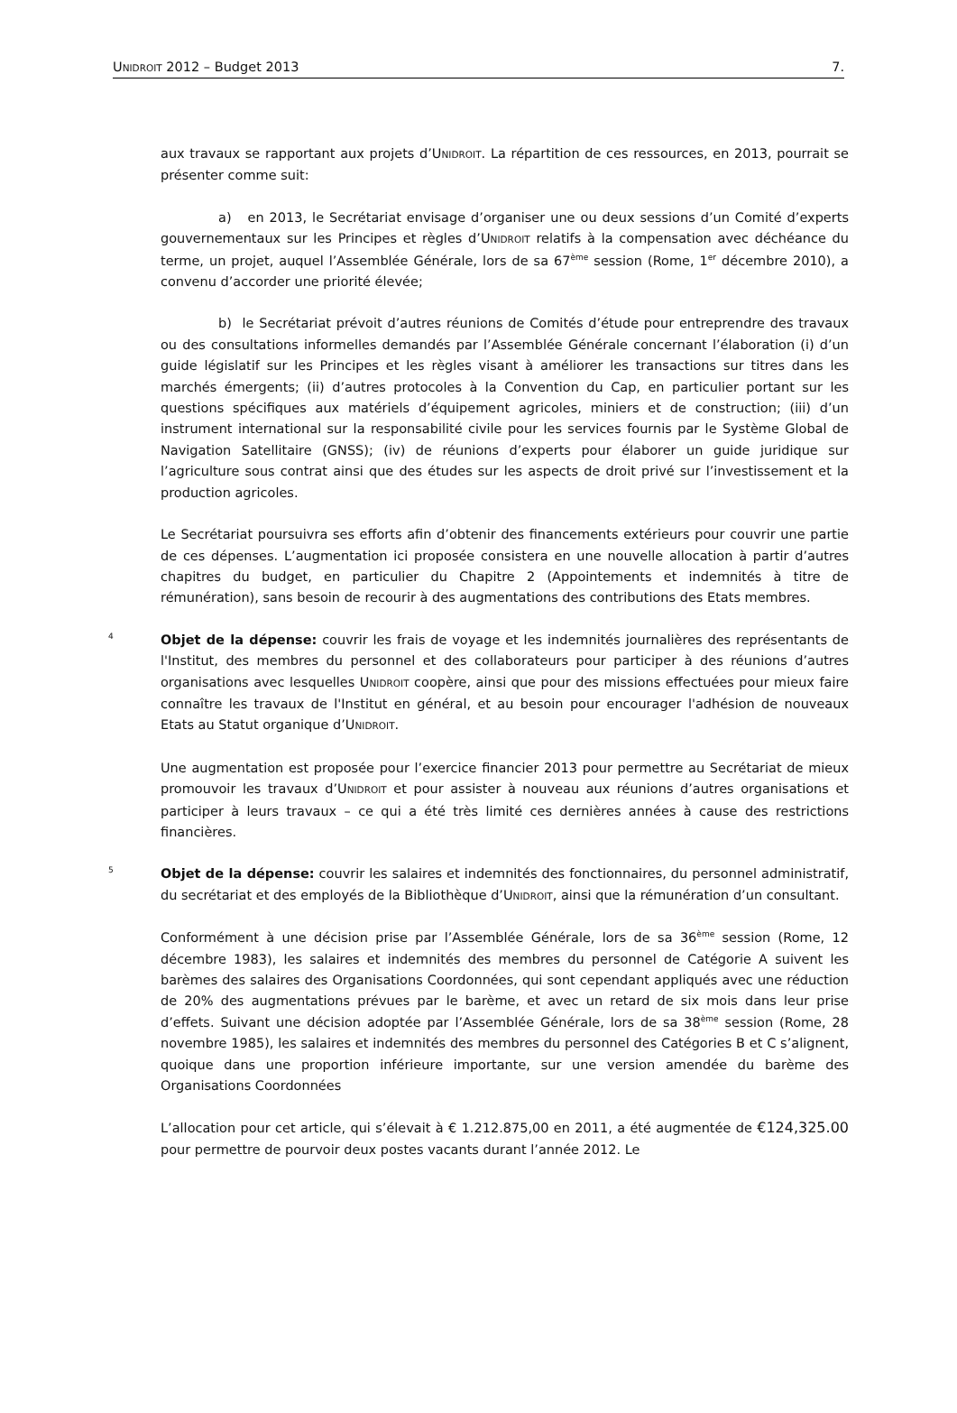UNIDROIT 2012 – Budget 2013 7.
aux travaux se rapportant aux projets d’UNIDROIT. La répartition de ces ressources, en 2013, pourrait se présenter comme suit:
a) en 2013, le Secrétariat envisage d’organiser une ou deux sessions d’un Comité d’experts gouvernementaux sur les Principes et règles d’UNIDROIT relatifs à la compensation avec déchéance du terme, un projet, auquel l’Assemblée Générale, lors de sa 67<sup>ème</sup> session (Rome, 1<sup>er</sup> décembre 2010), a convenu d’accorder une priorité élevée;
b) le Secrétariat prévoit d’autres réunions de Comités d’étude pour entreprendre des travaux ou des consultations informelles demandés par l’Assemblée Générale concernant l’élaboration (i) d’un guide législatif sur les Principes et les règles visant à améliorer les transactions sur titres dans les marchés émergents; (ii) d’autres protocoles à la Convention du Cap, en particulier portant sur les questions spécifiques aux matériels d’équipement agricoles, miniers et de construction; (iii) d’un instrument international sur la responsabilité civile pour les services fournis par le Système Global de Navigation Satellitaire (GNSS); (iv) de réunions d’experts pour élaborer un guide juridique sur l’agriculture sous contrat ainsi que des études sur les aspects de droit privé sur l’investissement et la production agricoles.
Le Secrétariat poursuivra ses efforts afin d’obtenir des financements extérieurs pour couvrir une partie de ces dépenses. L’augmentation ici proposée consistera en une nouvelle allocation à partir d’autres chapitres du budget, en particulier du Chapitre 2 (Appointements et indemnités à titre de rémunération), sans besoin de recourir à des augmentations des contributions des Etats membres.
4
Objet de la dépense: couvrir les frais de voyage et les indemnités journalières des représentants de l'Institut, des membres du personnel et des collaborateurs pour participer à des réunions d’autres organisations avec lesquelles UNIDROIT coopère, ainsi que pour des missions effectuées pour mieux faire connaître les travaux de l'Institut en général, et au besoin pour encourager l'adhésion de nouveaux Etats au Statut organique d’UNIDROIT.
Une augmentation est proposée pour l’exercice financier 2013 pour permettre au Secrétariat de mieux promouvoir les travaux d’UNIDROIT et pour assister à nouveau aux réunions d’autres organisations et participer à leurs travaux – ce qui a été très limité ces dernières années à cause des restrictions financières.
5
Objet de la dépense: couvrir les salaires et indemnités des fonctionnaires, du personnel administratif, du secrétariat et des employés de la Bibliothèque d’UNIDROIT, ainsi que la rémunération d’un consultant.
Conformément à une décision prise par l’Assemblée Générale, lors de sa 36<sup>ème</sup> session (Rome, 12 décembre 1983), les salaires et indemnités des membres du personnel de Catégorie A suivent les barèmes des salaires des Organisations Coordonnées, qui sont cependant appliqués avec une réduction de 20% des augmentations prévues par le barème, et avec un retard de six mois dans leur prise d’effets. Suivant une décision adoptée par l’Assemblée Générale, lors de sa 38<sup>ème</sup> session (Rome, 28 novembre 1985), les salaires et indemnités des membres du personnel des Catégories B et C s’alignent, quoique dans une proportion inférieure importante, sur une version amendée du barème des Organisations Coordonnées
L’allocation pour cet article, qui s’élevait à € 1.212.875,00 en 2011, a été augmentée de €124,325.00 pour permettre de pourvoir deux postes vacants durant l’année 2012. Le